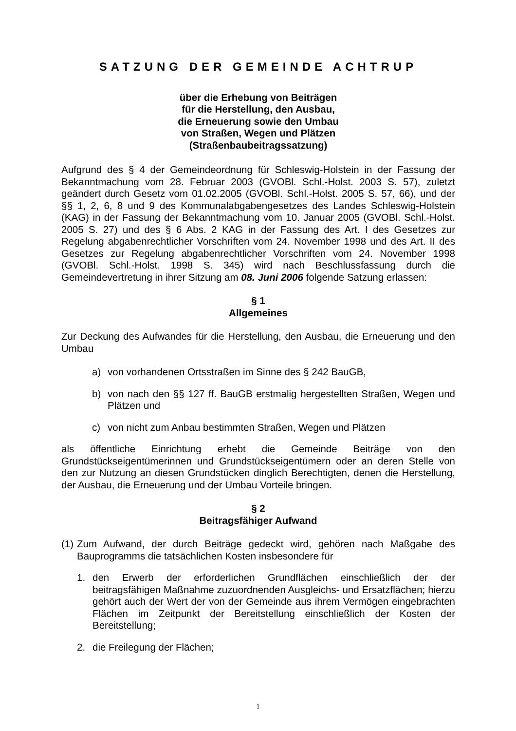SATZUNG DER GEMEINDE ACHTRUP
über die Erhebung von Beiträgen
für die Herstellung, den Ausbau,
die Erneuerung sowie den Umbau
von Straßen, Wegen und Plätzen
(Straßenbaubeitragssatzung)
Aufgrund des § 4 der Gemeindeordnung für Schleswig-Holstein in der Fassung der Bekanntmachung vom 28. Februar 2003 (GVOBl. Schl.-Holst. 2003 S. 57), zuletzt geändert durch Gesetz vom 01.02.2005 (GVOBl. Schl.-Holst. 2005 S. 57, 66), und der §§ 1, 2, 6, 8 und 9 des Kommunalabgabengesetzes des Landes Schleswig-Holstein (KAG) in der Fassung der Bekanntmachung vom 10. Januar 2005 (GVOBl. Schl.-Holst. 2005 S. 27) und des § 6 Abs. 2 KAG in der Fassung des Art. I des Gesetzes zur Regelung abgabenrechtlicher Vorschriften vom 24. November 1998 und des Art. II des Gesetzes zur Regelung abgabenrechtlicher Vorschriften vom 24. November 1998 (GVOBl. Schl.-Holst. 1998 S. 345) wird nach Beschlussfassung durch die Gemeindevertretung in ihrer Sitzung am 08. Juni 2006 folgende Satzung erlassen:
§ 1
Allgemeines
Zur Deckung des Aufwandes für die Herstellung, den Ausbau, die Erneuerung und den Umbau
a) von vorhandenen Ortsstraßen im Sinne des § 242 BauGB,
b) von nach den §§ 127 ff. BauGB erstmalig hergestellten Straßen, Wegen und Plätzen und
c) von nicht zum Anbau bestimmten Straßen, Wegen und Plätzen
als öffentliche Einrichtung erhebt die Gemeinde Beiträge von den Grundstückseigentümerinnen und Grundstückseigentümern oder an deren Stelle von den zur Nutzung an diesen Grundstücken dinglich Berechtigten, denen die Herstellung, der Ausbau, die Erneuerung und der Umbau Vorteile bringen.
§ 2
Beitragsfähiger Aufwand
(1) Zum Aufwand, der durch Beiträge gedeckt wird, gehören nach Maßgabe des Bauprogramms die tatsächlichen Kosten insbesondere für
1. den Erwerb der erforderlichen Grundflächen einschließlich der der beitragsfähigen Maßnahme zuzuordnenden Ausgleichs- und Ersatzflächen; hierzu gehört auch der Wert der von der Gemeinde aus ihrem Vermögen eingebrachten Flächen im Zeitpunkt der Bereitstellung einschließlich der Kosten der Bereitstellung;
2. die Freilegung der Flächen;
1